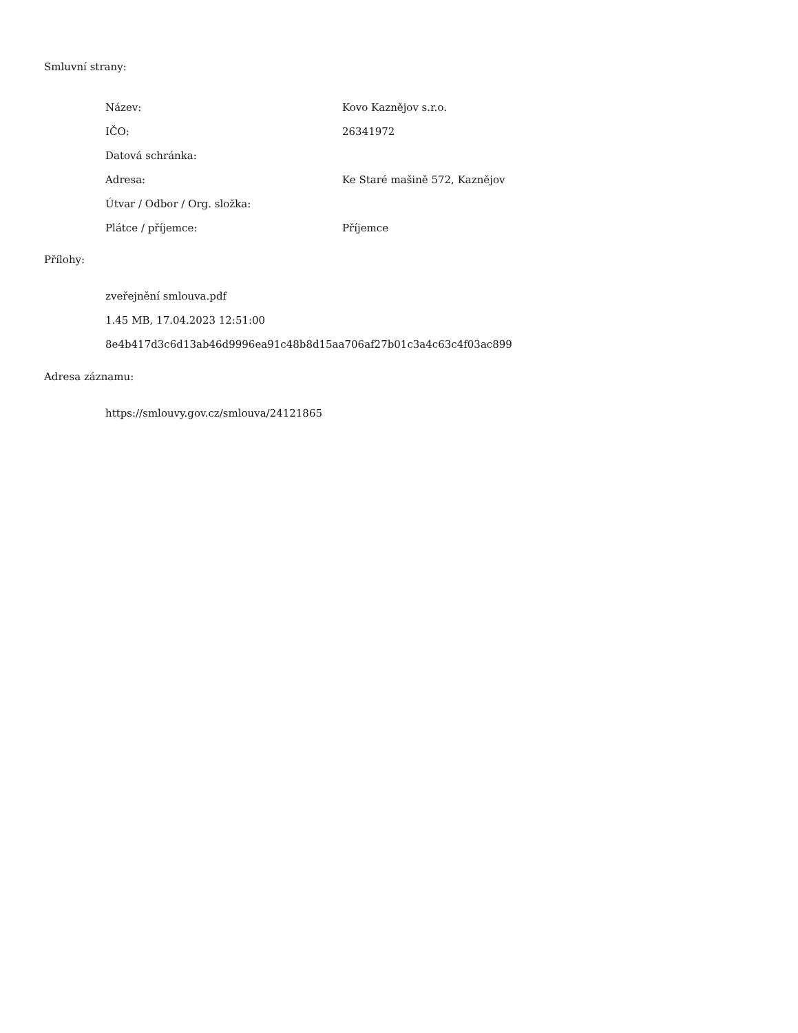Smluvní strany:
| Název: | Kovo Kaznějov s.r.o. |
| IČO: | 26341972 |
| Datová schránka: | |
| Adresa: | Ke Staré mašině 572, Kaznějov |
| Útvar / Odbor / Org. složka: | |
| Plátce / příjemce: | Příjemce |
Přílohy:
zveřejnění smlouva.pdf
1.45 MB, 17.04.2023 12:51:00
8e4b417d3c6d13ab46d9996ea91c48b8d15aa706af27b01c3a4c63c4f03ac899
Adresa záznamu:
https://smlouvy.gov.cz/smlouva/24121865